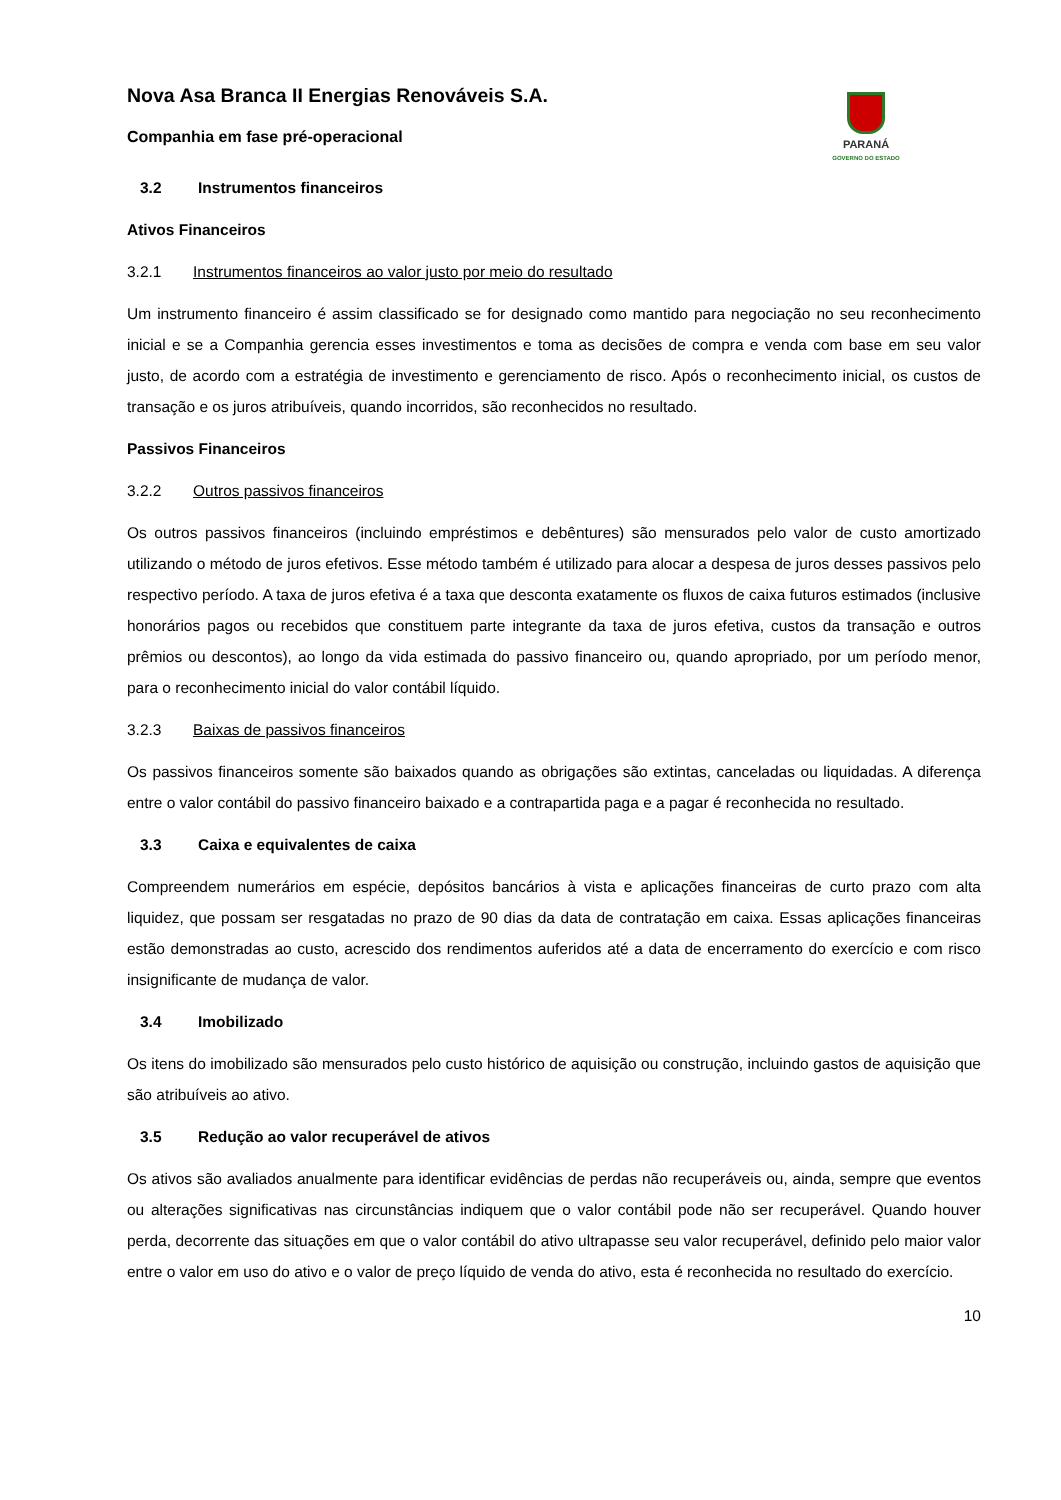Nova Asa Branca II Energias Renováveis S.A.
Companhia em fase pré-operacional
PARANÁ
GOVERNO DO ESTADO
3.2 Instrumentos financeiros
Ativos Financeiros
3.2.1 Instrumentos financeiros ao valor justo por meio do resultado
Um instrumento financeiro é assim classificado se for designado como mantido para negociação no seu reconhecimento inicial e se a Companhia gerencia esses investimentos e toma as decisões de compra e venda com base em seu valor justo, de acordo com a estratégia de investimento e gerenciamento de risco. Após o reconhecimento inicial, os custos de transação e os juros atribuíveis, quando incorridos, são reconhecidos no resultado.
Passivos Financeiros
3.2.2 Outros passivos financeiros
Os outros passivos financeiros (incluindo empréstimos e debêntures) são mensurados pelo valor de custo amortizado utilizando o método de juros efetivos. Esse método também é utilizado para alocar a despesa de juros desses passivos pelo respectivo período. A taxa de juros efetiva é a taxa que desconta exatamente os fluxos de caixa futuros estimados (inclusive honorários pagos ou recebidos que constituem parte integrante da taxa de juros efetiva, custos da transação e outros prêmios ou descontos), ao longo da vida estimada do passivo financeiro ou, quando apropriado, por um período menor, para o reconhecimento inicial do valor contábil líquido.
3.2.3 Baixas de passivos financeiros
Os passivos financeiros somente são baixados quando as obrigações são extintas, canceladas ou liquidadas. A diferença entre o valor contábil do passivo financeiro baixado e a contrapartida paga e a pagar é reconhecida no resultado.
3.3 Caixa e equivalentes de caixa
Compreendem numerários em espécie, depósitos bancários à vista e aplicações financeiras de curto prazo com alta liquidez, que possam ser resgatadas no prazo de 90 dias da data de contratação em caixa. Essas aplicações financeiras estão demonstradas ao custo, acrescido dos rendimentos auferidos até a data de encerramento do exercício e com risco insignificante de mudança de valor.
3.4 Imobilizado
Os itens do imobilizado são mensurados pelo custo histórico de aquisição ou construção, incluindo gastos de aquisição que são atribuíveis ao ativo.
3.5 Redução ao valor recuperável de ativos
Os ativos são avaliados anualmente para identificar evidências de perdas não recuperáveis ou, ainda, sempre que eventos ou alterações significativas nas circunstâncias indiquem que o valor contábil pode não ser recuperável. Quando houver perda, decorrente das situações em que o valor contábil do ativo ultrapasse seu valor recuperável, definido pelo maior valor entre o valor em uso do ativo e o valor de preço líquido de venda do ativo, esta é reconhecida no resultado do exercício.
10